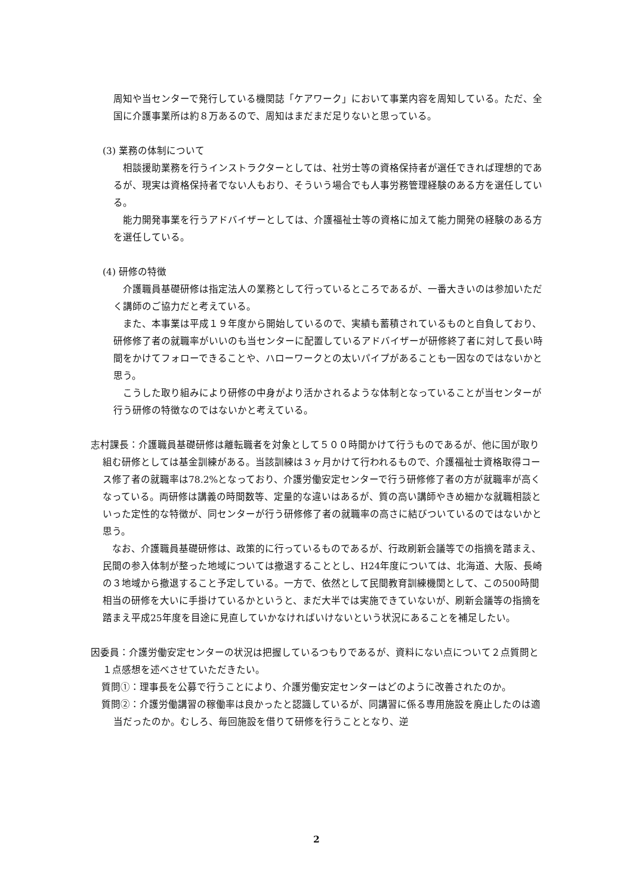周知や当センターで発行している機関誌「ケアワーク」において事業内容を周知している。ただ、全国に介護事業所は約８万あるので、周知はまだまだ足りないと思っている。
(3) 業務の体制について
相談援助業務を行うインストラクターとしては、社労士等の資格保持者が選任できれば理想的であるが、現実は資格保持者でない人もおり、そういう場合でも人事労務管理経験のある方を選任している。
能力開発事業を行うアドバイザーとしては、介護福祉士等の資格に加えて能力開発の経験のある方を選任している。
(4) 研修の特徴
介護職員基礎研修は指定法人の業務として行っているところであるが、一番大きいのは参加いただく講師のご協力だと考えている。
また、本事業は平成１９年度から開始しているので、実績も蓄積されているものと自負しており、研修修了者の就職率がいいのも当センターに配置しているアドバイザーが研修終了者に対して長い時間をかけてフォローできることや、ハローワークとの太いパイプがあることも一因なのではないかと思う。
こうした取り組みにより研修の中身がより活かされるような体制となっていることが当センターが行う研修の特徴なのではないかと考えている。
志村課長：介護職員基礎研修は離転職者を対象として５００時間かけて行うものであるが、他に国が取り組む研修としては基金訓練がある。当該訓練は３ヶ月かけて行われるもので、介護福祉士資格取得コース修了者の就職率は78.2%となっており、介護労働安定センターで行う研修修了者の方が就職率が高くなっている。両研修は講義の時間数等、定量的な違いはあるが、質の高い講師やきめ細かな就職相談といった定性的な特徴が、同センターが行う研修修了者の就職率の高さに結びついているのではないかと思う。
なお、介護職員基礎研修は、政策的に行っているものであるが、行政刷新会議等での指摘を踏まえ、民間の参入体制が整った地域については撤退することとし、H24年度については、北海道、大阪、長崎の３地域から撤退すること予定している。一方で、依然として民間教育訓練機関として、この500時間相当の研修を大いに手掛けているかというと、まだ大半では実施できていないが、刷新会議等の指摘を踏まえ平成25年度を目途に見直していかなければいけないという状況にあることを補足したい。
因委員：介護労働安定センターの状況は把握しているつもりであるが、資料にない点について２点質問と１点感想を述べさせていただきたい。
質問①：理事長を公募で行うことにより、介護労働安定センターはどのように改善されたのか。
質問②：介護労働講習の稼働率は良かったと認識しているが、同講習に係る専用施設を廃止したのは適当だったのか。むしろ、毎回施設を借りて研修を行うこととなり、逆
2